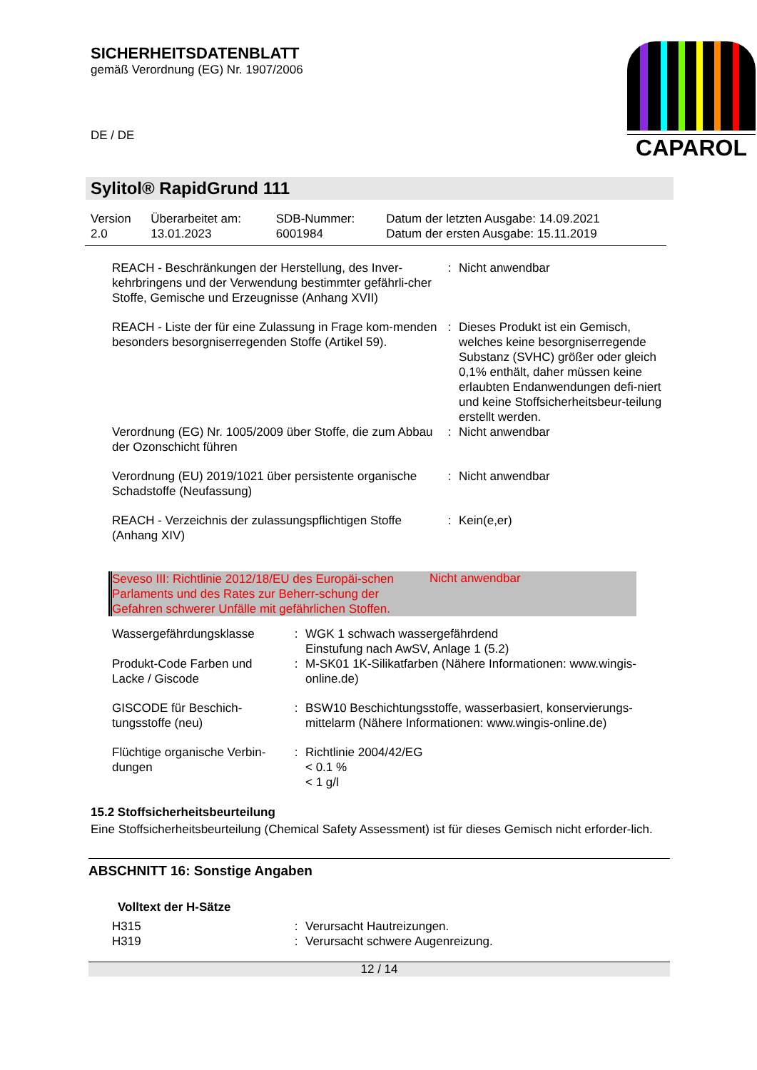SICHERHEITSDATENBLATT
gemäß Verordnung (EG) Nr. 1907/2006
CAPAROL
DE / DE
Sylitol® RapidGrund 111
| Version 2.0 | Überarbeitet am: 13.01.2023 | SDB-Nummer: 6001984 | Datum der letzten Ausgabe: 14.09.2021 Datum der ersten Ausgabe: 15.11.2019 |
| REACH - Beschränkungen der Herstellung, des Inver-kehrbringens und der Verwendung bestimmter gefährli-cher Stoffe, Gemische und Erzeugnisse (Anhang XVII) | : | Nicht anwendbar |
| REACH - Liste der für eine Zulassung in Frage kom-menden besonders besorgniserregenden Stoffe (Artikel 59). | : | Dieses Produkt ist ein Gemisch, welches keine besorgniserregende Substanz (SVHC) größer oder gleich 0,1% enthält, daher müssen keine erlaubten Endanwendungen defi-niert und keine Stoffsicherheitsbeur-teilung erstellt werden. |
| Verordnung (EG) Nr. 1005/2009 über Stoffe, die zum Abbau der Ozonschicht führen | : | Nicht anwendbar |
| Verordnung (EU) 2019/1021 über persistente organische Schadstoffe (Neufassung) | : | Nicht anwendbar |
| REACH - Verzeichnis der zulassungspflichtigen Stoffe (Anhang XIV) | : | Kein(e,er) |
Seveso III: Richtlinie 2012/18/EU des Europäi-schen Parlaments und des Rates zur Beherr-schung der Gefahren schwerer Unfälle mit gefährlichen Stoffen.
Nicht anwendbar
| Wassergefährdungsklasse | : | WGK 1 schwach wassergefährdend Einstufung nach AwSV, Anlage 1 (5.2) |
| Produkt-Code Farben und Lacke / Giscode | : | M-SK01 1K-Silikatfarben (Nähere Informationen: www.wingis-online.de) |
| GISCODE für Beschich-tungsstoffe (neu) | : | BSW10 Beschichtungsstoffe, wasserbasiert, konservierungs-mittelarm (Nähere Informationen: www.wingis-online.de) |
| Flüchtige organische Verbin-dungen | : | Richtlinie 2004/42/EG < 0.1 % < 1 g/l |
15.2 Stoffsicherheitsbeurteilung
Eine Stoffsicherheitsbeurteilung (Chemical Safety Assessment) ist für dieses Gemisch nicht erforder-lich.
ABSCHNITT 16: Sonstige Angaben
Volltext der H-Sätze
| H315 | : | Verursacht Hautreizungen. |
| H319 | : | Verursacht schwere Augenreizung. |
12 / 14